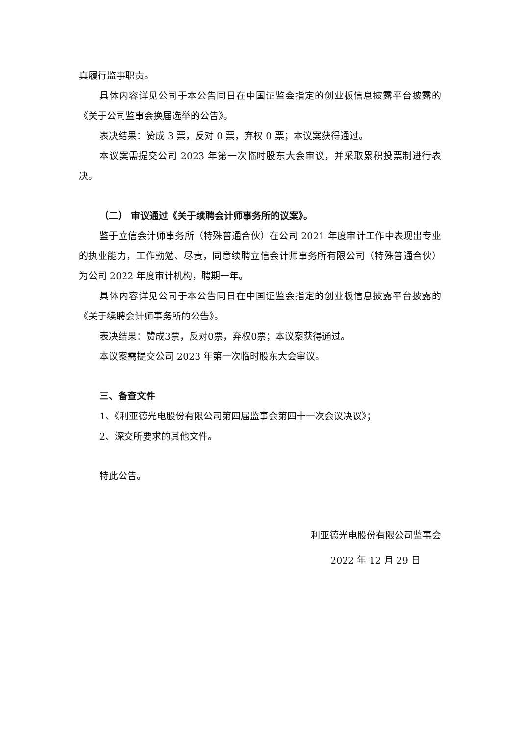真履行监事职责。
具体内容详见公司于本公告同日在中国证监会指定的创业板信息披露平台披露的《关于公司监事会换届选举的公告》。
表决结果：赞成 3 票，反对 0 票，弃权 0 票；本议案获得通过。
本议案需提交公司 2023 年第一次临时股东大会审议，并采取累积投票制进行表决。
（二） 审议通过《关于续聘会计师事务所的议案》。
鉴于立信会计师事务所（特殊普通合伙）在公司 2021 年度审计工作中表现出专业的执业能力，工作勤勉、尽责，同意续聘立信会计师事务所有限公司（特殊普通合伙）为公司 2022 年度审计机构，聘期一年。
具体内容详见公司于本公告同日在中国证监会指定的创业板信息披露平台披露的《关于续聘会计师事务所的公告》。
表决结果：赞成3票，反对0票，弃权0票；本议案获得通过。
本议案需提交公司 2023 年第一次临时股东大会审议。
三、备查文件
1、《利亚德光电股份有限公司第四届监事会第四十一次会议决议》；
2、深交所要求的其他文件。
特此公告。
利亚德光电股份有限公司监事会
2022 年 12 月 29 日